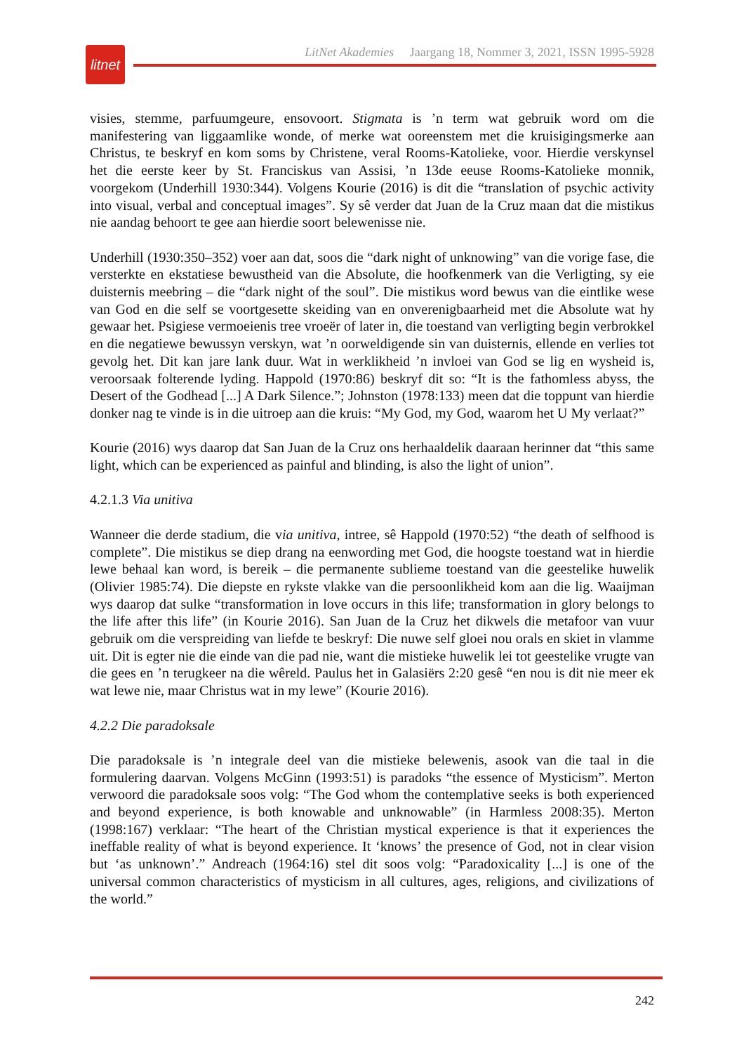litnet
LitNet Akademies Jaargang 18, Nommer 3, 2021, ISSN 1995-5928
visies, stemme, parfuumgeure, ensovoort. Stigmata is ’n term wat gebruik word om die manifestering van liggaamlike wonde, of merke wat ooreenstem met die kruisigingsmerke aan Christus, te beskryf en kom soms by Christene, veral Rooms-Katolieke, voor. Hierdie verskynsel het die eerste keer by St. Franciskus van Assisi, ’n 13de eeuse Rooms-Katolieke monnik, voorgekom (Underhill 1930:344). Volgens Kourie (2016) is dit die “translation of psychic activity into visual, verbal and conceptual images”. Sy sê verder dat Juan de la Cruz maan dat die mistikus nie aandag behoort te gee aan hierdie soort belewenisse nie.
Underhill (1930:350–352) voer aan dat, soos die “dark night of unknowing” van die vorige fase, die versterkte en ekstatiese bewustheid van die Absolute, die hoofkenmerk van die Verligting, sy eie duisternis meebring – die “dark night of the soul”. Die mistikus word bewus van die eintlike wese van God en die self se voortgesette skeiding van en onverenigbaarheid met die Absolute wat hy gewaar het. Psigiese vermoeienis tree vroeër of later in, die toestand van verligting begin verbrokkel en die negatiewe bewussyn verskyn, wat ’n oorweldigende sin van duisternis, ellende en verlies tot gevolg het. Dit kan jare lank duur. Wat in werklikheid ’n invloei van God se lig en wysheid is, veroorsaak folterende lyding. Happold (1970:86) beskryf dit so: “It is the fathomless abyss, the Desert of the Godhead [...] A Dark Silence.”; Johnston (1978:133) meen dat die toppunt van hierdie donker nag te vinde is in die uitroep aan die kruis: “My God, my God, waarom het U My verlaat?”
Kourie (2016) wys daarop dat San Juan de la Cruz ons herhaaldelik daaraan herinner dat “this same light, which can be experienced as painful and blinding, is also the light of union”.
4.2.1.3 Via unitiva
Wanneer die derde stadium, die via unitiva, intree, sê Happold (1970:52) “the death of selfhood is complete”. Die mistikus se diep drang na eenwording met God, die hoogste toestand wat in hierdie lewe behaal kan word, is bereik – die permanente sublieme toestand van die geestelike huwelik (Olivier 1985:74). Die diepste en rykste vlakke van die persoonlikheid kom aan die lig. Waaijman wys daarop dat sulke “transformation in love occurs in this life; transformation in glory belongs to the life after this life” (in Kourie 2016). San Juan de la Cruz het dikwels die metafoor van vuur gebruik om die verspreiding van liefde te beskryf: Die nuwe self gloei nou orals en skiet in vlamme uit. Dit is egter nie die einde van die pad nie, want die mistieke huwelik lei tot geestelike vrugte van die gees en ’n terugkeer na die wêreld. Paulus het in Galasiërs 2:20 gesê “en nou is dit nie meer ek wat lewe nie, maar Christus wat in my lewe” (Kourie 2016).
4.2.2 Die paradoksale
Die paradoksale is ’n integrale deel van die mistieke belewenis, asook van die taal in die formulering daarvan. Volgens McGinn (1993:51) is paradoks “the essence of Mysticism”. Merton verwoord die paradoksale soos volg: “The God whom the contemplative seeks is both experienced and beyond experience, is both knowable and unknowable” (in Harmless 2008:35). Merton (1998:167) verklaar: “The heart of the Christian mystical experience is that it experiences the ineffable reality of what is beyond experience. It ‘knows’ the presence of God, not in clear vision but ‘as unknown’.” Andreach (1964:16) stel dit soos volg: “Paradoxicality [...] is one of the universal common characteristics of mysticism in all cultures, ages, religions, and civilizations of the world.”
242